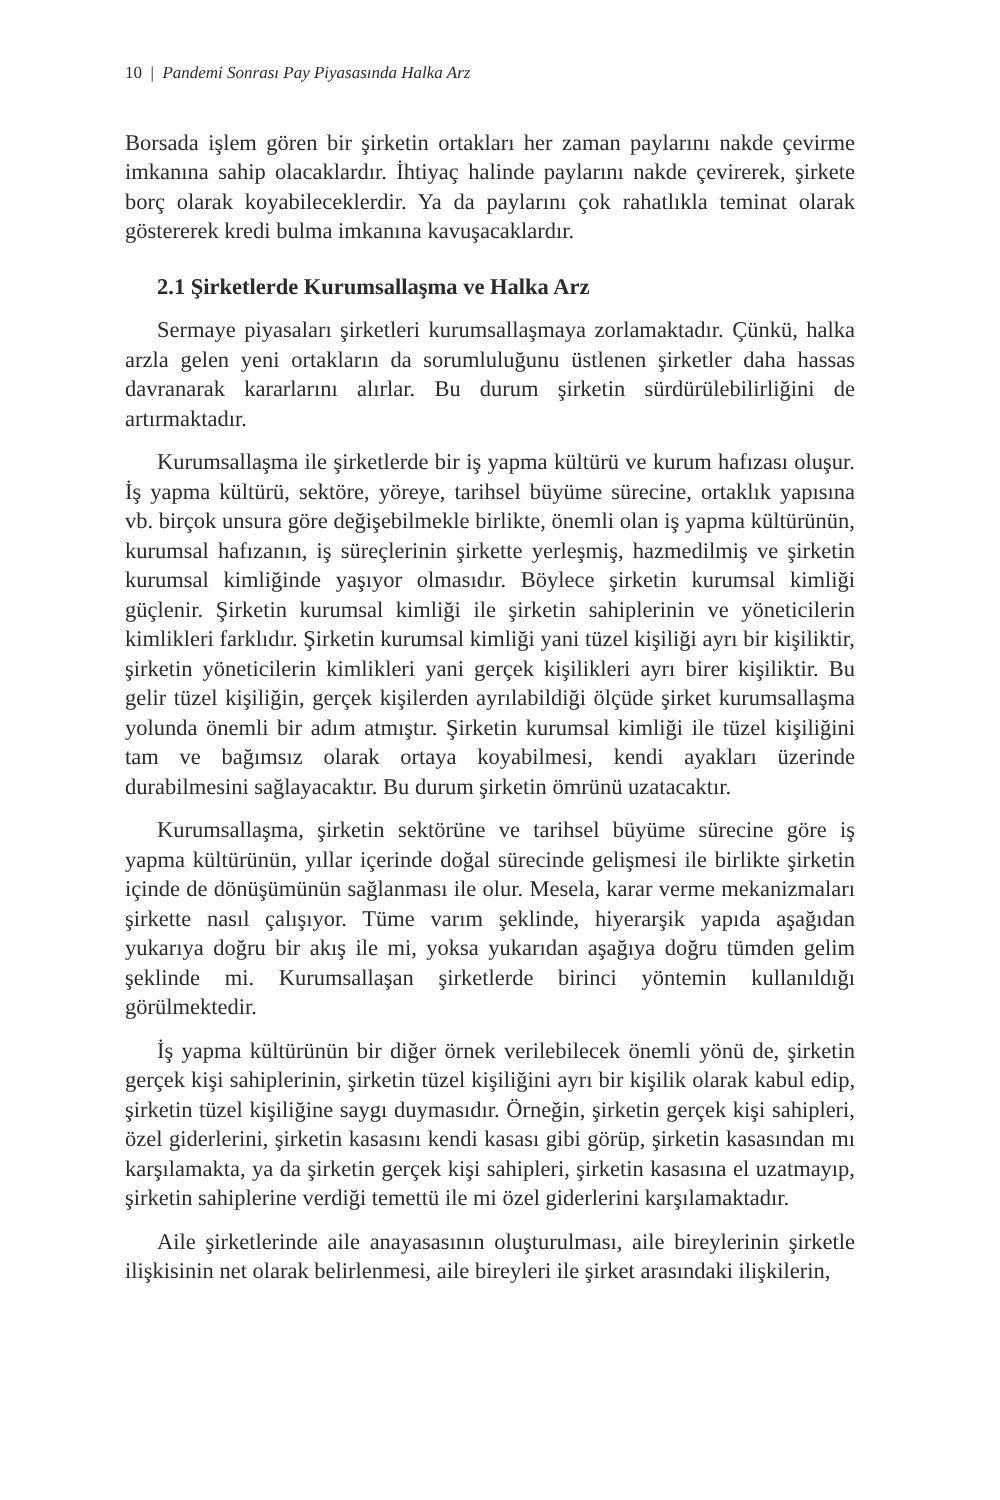10 | Pandemi Sonrası Pay Piyasasında Halka Arz
Borsada işlem gören bir şirketin ortakları her zaman paylarını nakde çevirme imkanına sahip olacaklardır. İhtiyaç halinde paylarını nakde çevirerek, şirkete borç olarak koyabileceklerdir. Ya da paylarını çok rahatlıkla teminat olarak göstererek kredi bulma imkanına kavuşacaklardır.
2.1 Şirketlerde Kurumsallaşma ve Halka Arz
Sermaye piyasaları şirketleri kurumsallaşmaya zorlamaktadır. Çünkü, halka arzla gelen yeni ortakların da sorumluluğunu üstlenen şirketler daha hassas davranarak kararlarını alırlar. Bu durum şirketin sürdürülebilirliğini de artırmaktadır.
Kurumsallaşma ile şirketlerde bir iş yapma kültürü ve kurum hafızası oluşur. İş yapma kültürü, sektöre, yöreye, tarihsel büyüme sürecine, ortaklık yapısına vb. birçok unsura göre değişebilmekle birlikte, önemli olan iş yapma kültürünün, kurumsal hafızanın, iş süreçlerinin şirkette yerleşmiş, hazmedilmiş ve şirketin kurumsal kimliğinde yaşıyor olmasıdır. Böylece şirketin kurumsal kimliği güçlenir. Şirketin kurumsal kimliği ile şirketin sahiplerinin ve yöneticilerin kimlikleri farklıdır. Şirketin kurumsal kimliği yani tüzel kişiliği ayrı bir kişiliktir, şirketin yöneticilerin kimlikleri yani gerçek kişilikleri ayrı birer kişiliktir. Bu gelir tüzel kişiliğin, gerçek kişilerden ayrılabildiği ölçüde şirket kurumsallaşma yolunda önemli bir adım atmıştır. Şirketin kurumsal kimliği ile tüzel kişiliğini tam ve bağımsız olarak ortaya koyabilmesi, kendi ayakları üzerinde durabilmesini sağlayacaktır. Bu durum şirketin ömrünü uzatacaktır.
Kurumsallaşma, şirketin sektörüne ve tarihsel büyüme sürecine göre iş yapma kültürünün, yıllar içerinde doğal sürecinde gelişmesi ile birlikte şirketin içinde de dönüşümünün sağlanması ile olur. Mesela, karar verme mekanizmaları şirkette nasıl çalışıyor. Tüme varım şeklinde, hiyerarşik yapıda aşağıdan yukarıya doğru bir akış ile mi, yoksa yukarıdan aşağıya doğru tümden gelim şeklinde mi. Kurumsallaşan şirketlerde birinci yöntemin kullanıldığı görülmektedir.
İş yapma kültürünün bir diğer örnek verilebilecek önemli yönü de, şirketin gerçek kişi sahiplerinin, şirketin tüzel kişiliğini ayrı bir kişilik olarak kabul edip, şirketin tüzel kişiliğine saygı duymasıdır. Örneğin, şirketin gerçek kişi sahipleri, özel giderlerini, şirketin kasasını kendi kasası gibi görüp, şirketin kasasından mı karşılamakta, ya da şirketin gerçek kişi sahipleri, şirketin kasasına el uzatmayıp, şirketin sahiplerine verdiği temettü ile mi özel giderlerini karşılamaktadır.
Aile şirketlerinde aile anayasasının oluşturulması, aile bireylerinin şirketle ilişkisinin net olarak belirlenmesi, aile bireyleri ile şirket arasındaki ilişkilerin,